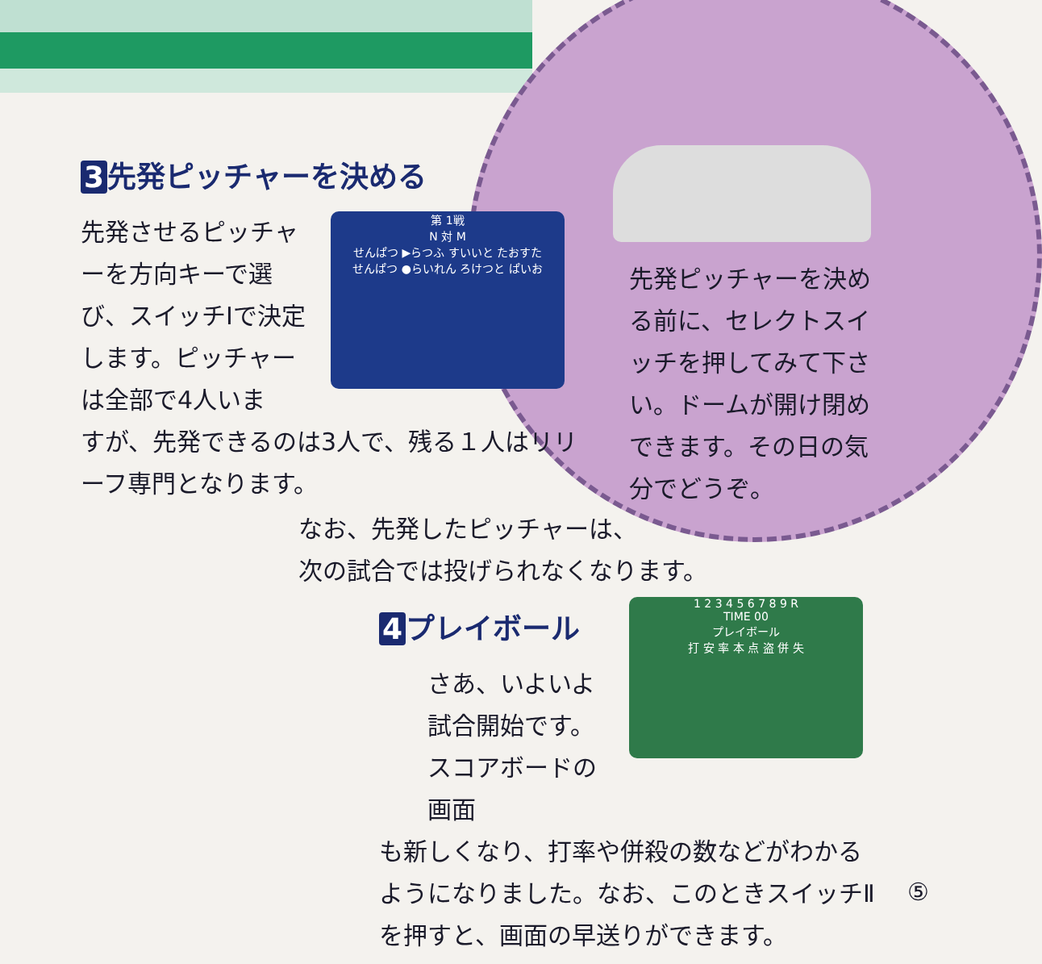3 先発ピッチャーを決める
先発させるピッチャーを方向キーで選び、スイッチⅠで決定します。ピッチャーは全部で4人いま
第 1戦
N 対 M
せんぱつ ▶らつふ すいいと たおすた
せんぱつ ●らいれん ろけつと ぱいお
すが、先発できるのは3人で、残る１人はリリーフ専門となります。
先発ピッチャーを決める前に、セレクトスイッチを押してみて下さい。ドームが開け閉めできます。その日の気分でどうぞ。
なお、先発したピッチャーは、
次の試合では投げられなくなります。
4 プレイボール
1 2 3 4 5 6 7 8 9 R
TIME 00
プレイボール
打 安 率 本 点 盗 併 失
さあ、いよいよ試合開始です。スコアボードの画面
も新しくなり、打率や併殺の数などがわかるようになりました。なお、このときスイッチⅡを押すと、画面の早送りができます。
⑤